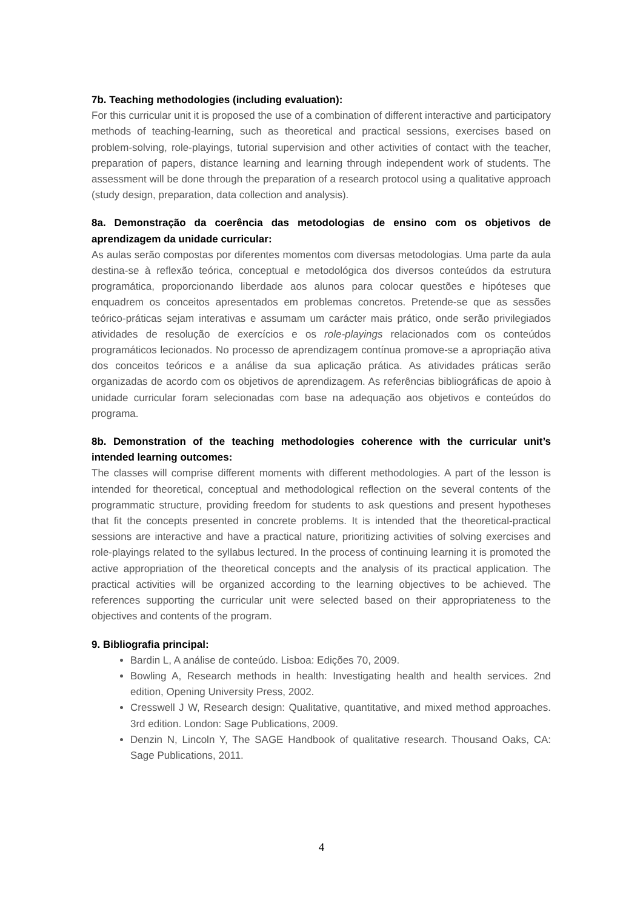7b. Teaching methodologies (including evaluation):
For this curricular unit it is proposed the use of a combination of different interactive and participatory methods of teaching-learning, such as theoretical and practical sessions, exercises based on problem-solving, role-playings, tutorial supervision and other activities of contact with the teacher, preparation of papers, distance learning and learning through independent work of students. The assessment will be done through the preparation of a research protocol using a qualitative approach (study design, preparation, data collection and analysis).
8a. Demonstração da coerência das metodologias de ensino com os objetivos de aprendizagem da unidade curricular:
As aulas serão compostas por diferentes momentos com diversas metodologias. Uma parte da aula destina-se à reflexão teórica, conceptual e metodológica dos diversos conteúdos da estrutura programática, proporcionando liberdade aos alunos para colocar questões e hipóteses que enquadrem os conceitos apresentados em problemas concretos. Pretende-se que as sessões teórico-práticas sejam interativas e assumam um carácter mais prático, onde serão privilegiados atividades de resolução de exercícios e os role-playings relacionados com os conteúdos programáticos lecionados. No processo de aprendizagem contínua promove-se a apropriação ativa dos conceitos teóricos e a análise da sua aplicação prática. As atividades práticas serão organizadas de acordo com os objetivos de aprendizagem. As referências bibliográficas de apoio à unidade curricular foram selecionadas com base na adequação aos objetivos e conteúdos do programa.
8b. Demonstration of the teaching methodologies coherence with the curricular unit’s intended learning outcomes:
The classes will comprise different moments with different methodologies. A part of the lesson is intended for theoretical, conceptual and methodological reflection on the several contents of the programmatic structure, providing freedom for students to ask questions and present hypotheses that fit the concepts presented in concrete problems. It is intended that the theoretical-practical sessions are interactive and have a practical nature, prioritizing activities of solving exercises and role-playings related to the syllabus lectured. In the process of continuing learning it is promoted the active appropriation of the theoretical concepts and the analysis of its practical application. The practical activities will be organized according to the learning objectives to be achieved. The references supporting the curricular unit were selected based on their appropriateness to the objectives and contents of the program.
9. Bibliografia principal:
Bardin L, A análise de conteúdo. Lisboa: Edições 70, 2009.
Bowling A, Research methods in health: Investigating health and health services. 2nd edition, Opening University Press, 2002.
Cresswell J W, Research design: Qualitative, quantitative, and mixed method approaches. 3rd edition. London: Sage Publications, 2009.
Denzin N, Lincoln Y, The SAGE Handbook of qualitative research. Thousand Oaks, CA: Sage Publications, 2011.
4